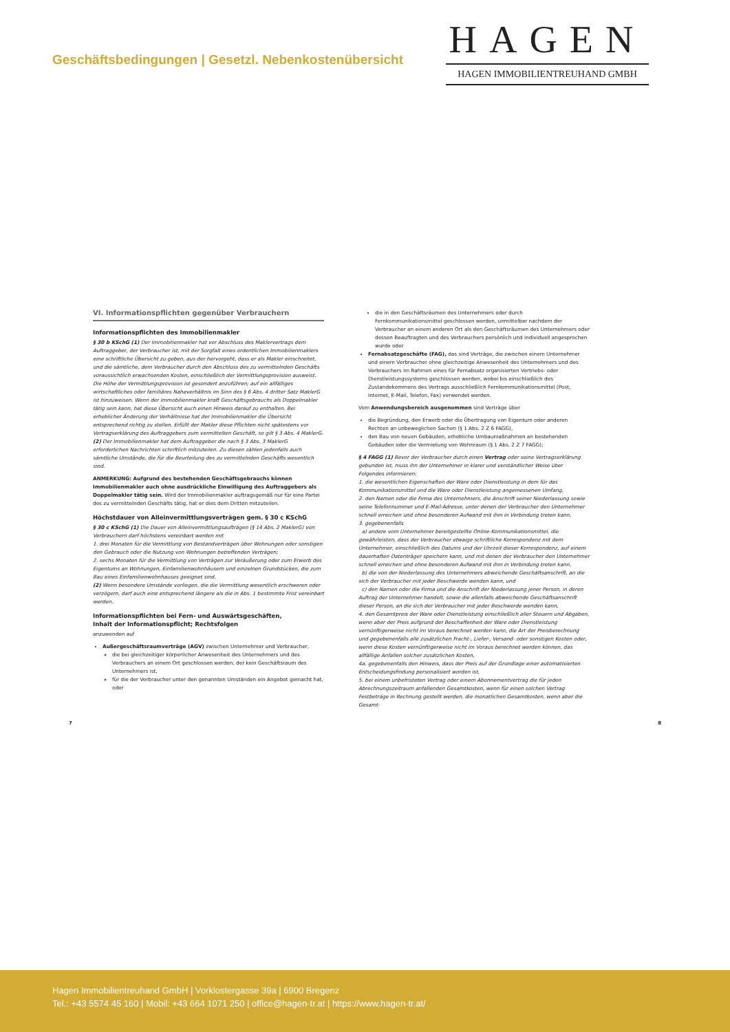Geschäftsbedingungen | Gesetzl. Nebenkostenübersicht
HAGEN
HAGEN IMMOBILIENTREUHAND GMBH
VI. Informationspflichten gegenüber Verbrauchern
Informationspflichten des Immobilienmakler
§ 30 b KSchG (1) Der Immobilienmakler hat vor Abschluss des Maklervertrags dem Auftraggeber, der Verbraucher ist, mit der Sorgfalt eines ordentlichen Immobilienmaklers eine schriftliche Übersicht zu geben, aus der hervorgeht, dass er als Makler einschreitet, und die sämtliche, dem Verbraucher durch den Abschluss des zu vermittelnden Geschäfts voraussichtlich erwachsenden Kosten, einschließlich der Vermittlungsprovision ausweist. Die Höhe der Vermittlungsprovision ist gesondert anzuführen; auf ein allfälliges wirtschaftliches oder familiäres Naheverhältnis im Sinn des § 6 Abs. 4 dritter Satz MaklerG ist hinzuweisen. Wenn der Immobilienmakler kraft Geschäftsgebrauchs als Doppelmakler tätig sein kann, hat diese Übersicht auch einen Hinweis darauf zu enthalten. Bei erheblicher Änderung der Verhältnisse hat der Immobilienmakler die Übersicht entsprechend richtig zu stellen. Erfüllt der Makler diese Pflichten nicht spätestens vor Vertragserklärung des Auftraggebers zum vermittelten Geschäft, so gilt § 3 Abs. 4 MaklerG.
(2) Der Immobilienmakler hat dem Auftraggeber die nach § 3 Abs. 3 MaklerG erforderlichen Nachrichten schriftlich mitzuteilen. Zu diesen zählen jedenfalls auch sämtliche Umstände, die für die Beurteilung des zu vermittelnden Geschäfts wesentlich sind.
ANMERKUNG: Aufgrund des bestehenden Geschäftsgebrauchs können Immobilienmakler auch ohne ausdrückliche Einwilligung des Auftraggebers als Doppelmakler tätig sein. Wird der Immobilienmakler auftragsgemäß nur für eine Partei des zu vermittelnden Geschäfts tätig, hat er dies dem Dritten mitzuteilen.
Höchstdauer von Alleinvermittlungsverträgen gem. § 30 c KSchG
§ 30 c KSchG (1) Die Dauer von Alleinvermittlungsaufträgen (§ 14 Abs. 2 MaklerG) von Verbrauchern darf höchstens vereinbart werden mit
1. drei Monaten für die Vermittlung von Bestandverträgen über Wohnungen oder sonstigen den Gebrauch oder die Nutzung von Wohnungen betreffenden Verträgen;
2. sechs Monaten für die Vermittlung von Verträgen zur Veräußerung oder zum Erwerb des Eigentums an Wohnungen, Einfamilienwohnhäusern und einzelnen Grundstücken, die zum Bau eines Einfamilienwohnhauses geeignet sind.
(2) Wenn besondere Umstände vorliegen, die die Vermittlung wesentlich erschweren oder verzögern, darf auch eine entsprechend längere als die in Abs. 1 bestimmte Frist vereinbart werden.
Informationspflichten bei Fern- und Auswärtsgeschäften,
Inhalt der Informationspflicht; Rechtsfolgen
anzuwenden auf
Außergeschäftsraumverträge (AGV) zwischen Unternehmer und Verbraucher,
die bei gleichzeitiger körperlicher Anwesenheit des Unternehmers und des Verbrauchers an einem Ort geschlossen werden, der kein Geschäftsraum des Unternehmers ist,
für die der Verbraucher unter den genannten Umständen ein Angebot gemacht hat, oder
die in den Geschäftsräumen des Unternehmers oder durch Fernkommunikationsmittel geschlossen werden, unmittelbar nachdem der Verbraucher an einem anderen Ort als den Geschäftsräumen des Unternehmers oder dessen Beauftragten und des Verbrauchers persönlich und individuell angesprochen wurde oder
Fernabsatzgeschäfte (FAG), das sind Verträge, die zwischen einem Unternehmer und einem Verbraucher ohne gleichzeitige Anwesenheit des Unternehmers und des Verbrauchers im Rahmen eines für Fernabsatz organisierten Vertriebs- oder Dienstleistungssystems geschlossen werden, wobei bis einschließlich des Zustandekommens des Vertrags ausschließlich Fernkommunikationsmittel (Post, Internet, E-Mail, Telefon, Fax) verwendet werden.
Vom Anwendungsbereich ausgenommen sind Verträge über
die Begründung, den Erwerb oder die Übertragung von Eigentum oder anderen Rechten an unbeweglichen Sachen (§ 1 Abs. 2 Z 6 FAGG),
den Bau von neuen Gebäuden, erhebliche Umbaumaßnahmen an bestehenden Gebäuden oder die Vermietung von Wohnraum (§ 1 Abs. 2 Z 7 FAGG);
§ 4 FAGG (1) Bevor der Verbraucher durch einen Vertrag oder seine Vertragserklärung gebunden ist, muss ihn der Unternehmer in klarer und verständlicher Weise über Folgendes informieren:
1. die wesentlichen Eigenschaften der Ware oder Dienstleistung in dem für das Kommunikationsmittel und die Ware oder Dienstleistung angemessenen Umfang,
2. den Namen oder die Firma des Unternehmers, die Anschrift seiner Niederlassung sowie seine Telefonnummer und E-Mail-Adresse, unter denen der Verbraucher den Unternehmer schnell erreichen und ohne besonderen Aufwand mit ihm in Verbindung treten kann,
3. gegebenenfalls
a) andere vom Unternehmer bereitgestellte Online-Kommunikationsmittel, die gewährleisten, dass der Verbraucher etwaige schriftliche Korrespondenz mit dem Unternehmer, einschließlich des Datums und der Uhrzeit dieser Korrespondenz, auf einem dauerhaften Datenträger speichern kann, und mit denen der Verbraucher den Unternehmer schnell erreichen und ohne besonderen Aufwand mit ihm in Verbindung treten kann,
b) die von der Niederlassung des Unternehmers abweichende Geschäftsanschrift, an die sich der Verbraucher mit jeder Beschwerde wenden kann, und
c) den Namen oder die Firma und die Anschrift der Niederlassung jener Person, in deren Auftrag der Unternehmer handelt, sowie die allenfalls abweichende Geschäftsanschrift dieser Person, an die sich der Verbraucher mit jeder Beschwerde wenden kann,
4. den Gesamtpreis der Ware oder Dienstleistung einschließlich aller Steuern und Abgaben, wenn aber der Preis aufgrund der Beschaffenheit der Ware oder Dienstleistung vernünftigerweise nicht im Voraus berechnet werden kann, die Art der Preisberechnung und gegebenenfalls alle zusätzlichen Fracht-, Liefer-, Versand- oder sonstigen Kosten oder, wenn diese Kosten vernünftigerweise nicht im Voraus berechnet werden können, das allfällige Anfallen solcher zusätzlichen Kosten,
4a. gegebenenfalls den Hinweis, dass der Preis auf der Grundlage einer automatisierten Entscheidungsfindung personalisiert worden ist,
5. bei einem unbefristeten Vertrag oder einem Abonnementvertrag die für jeden Abrechnungszeitraum anfallenden Gesamtkosten, wenn für einen solchen Vertrag Festbeträge in Rechnung gestellt werden, die monatlichen Gesamtkosten, wenn aber die Gesamt-
7 8
Hagen Immobilientreuhand GmbH | Vorklostergasse 39a | 6900 Bregenz
Tel.: +43 5574 45 160 | Mobil: +43 664 1071 250 | office@hagen-tr.at | https://www.hagen-tr.at/